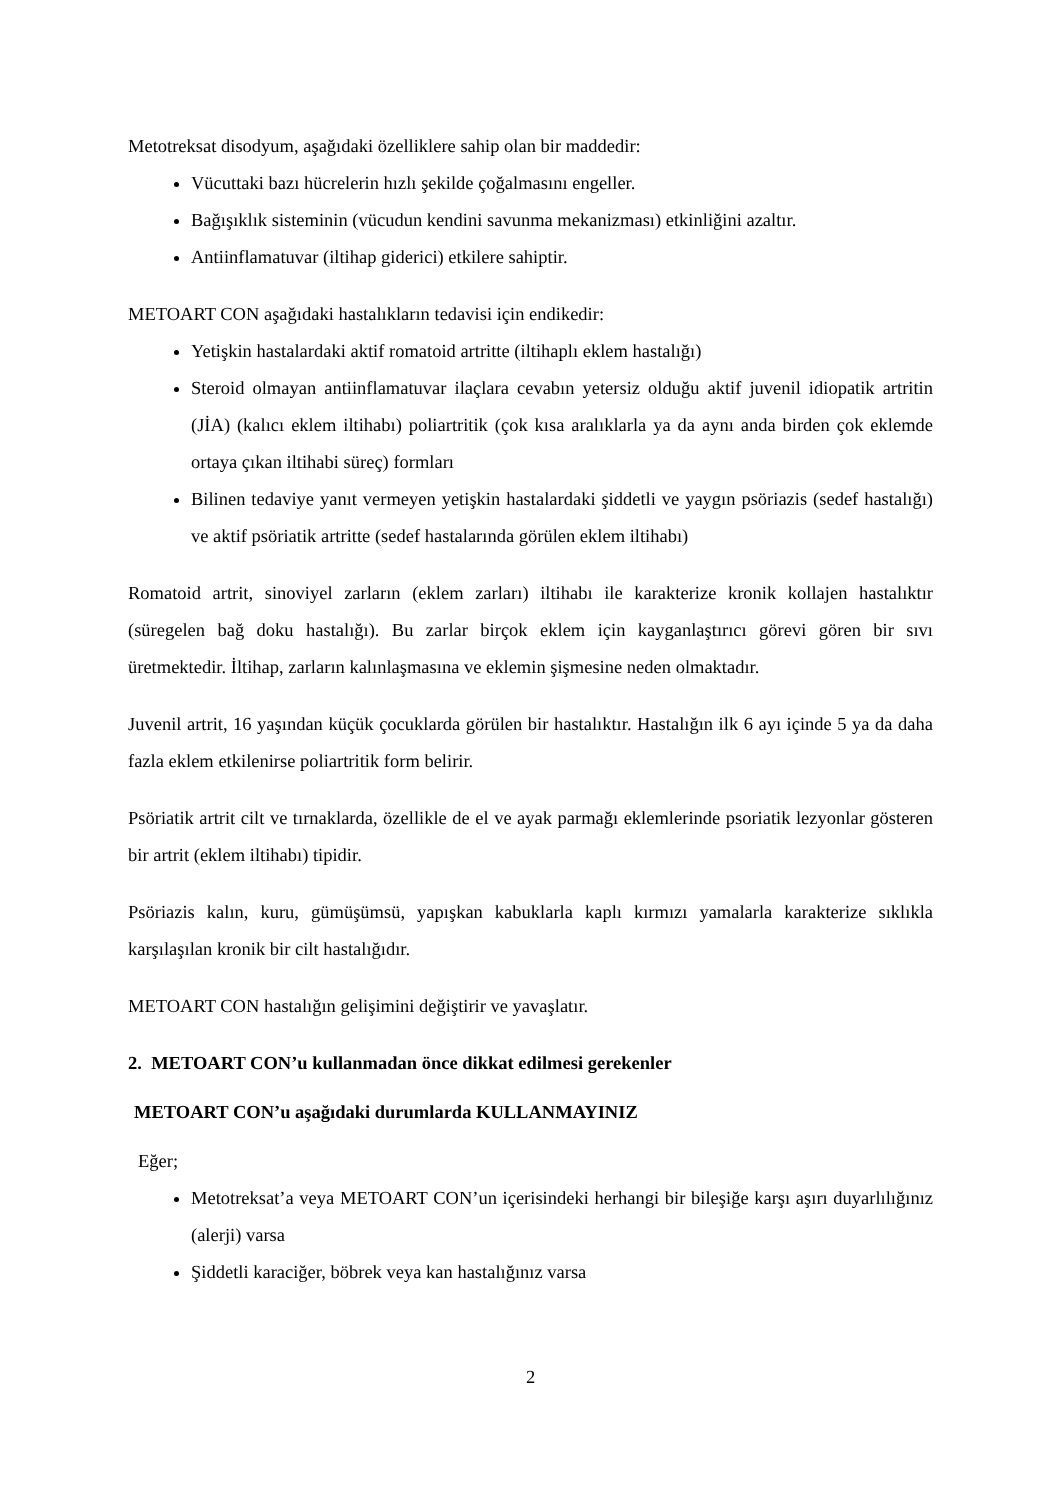Metotreksat disodyum, aşağıdaki özelliklere sahip olan bir maddedir:
Vücuttaki bazı hücrelerin hızlı şekilde çoğalmasını engeller.
Bağışıklık sisteminin (vücudun kendini savunma mekanizması) etkinliğini azaltır.
Antiinflamatuvar (iltihap giderici) etkilere sahiptir.
METOART CON aşağıdaki hastalıkların tedavisi için endikedir:
Yetişkin hastalardaki aktif romatoid artritte (iltihaplı eklem hastalığı)
Steroid olmayan antiinflamatuvar ilaçlara cevabın yetersiz olduğu aktif juvenil idiopatik artritin (JİA) (kalıcı eklem iltihabı) poliartritik (çok kısa aralıklarla ya da aynı anda birden çok eklemde ortaya çıkan iltihabi süreç) formları
Bilinen tedaviye yanıt vermeyen yetişkin hastalardaki şiddetli ve yaygın psöriazis (sedef hastalığı) ve aktif psöriatik artritte (sedef hastalarında görülen eklem iltihabı)
Romatoid artrit, sinoviyel zarların (eklem zarları) iltihabı ile karakterize kronik kollajen hastalıktır (süregelen bağ doku hastalığı). Bu zarlar birçok eklem için kayganlaştırıcı görevi gören bir sıvı üretmektedir. İltihap, zarların kalınlaşmasına ve eklemin şişmesine neden olmaktadır.
Juvenil artrit, 16 yaşından küçük çocuklarda görülen bir hastalıktır. Hastalığın ilk 6 ayı içinde 5 ya da daha fazla eklem etkilenirse poliartritik form belirir.
Psöriatik artrit cilt ve tırnaklarda, özellikle de el ve ayak parmağı eklemlerinde psoriatik lezyonlar gösteren bir artrit (eklem iltihabı) tipidir.
Psöriazis kalın, kuru, gümüşümsü, yapışkan kabuklarla kaplı kırmızı yamalarla karakterize sıklıkla karşılaşılan kronik bir cilt hastalığıdır.
METOART CON hastalığın gelişimini değiştirir ve yavaşlatır.
2. METOART CON’u kullanmadan önce dikkat edilmesi gerekenler
METOART CON’u aşağıdaki durumlarda KULLANMAYINIZ
Eğer;
Metotreksat’a veya METOART CON’un içerisindeki herhangi bir bileşiğe karşı aşırı duyarlılığınız (alerji) varsa
Şiddetli karaciğer, böbrek veya kan hastalığınız varsa
2